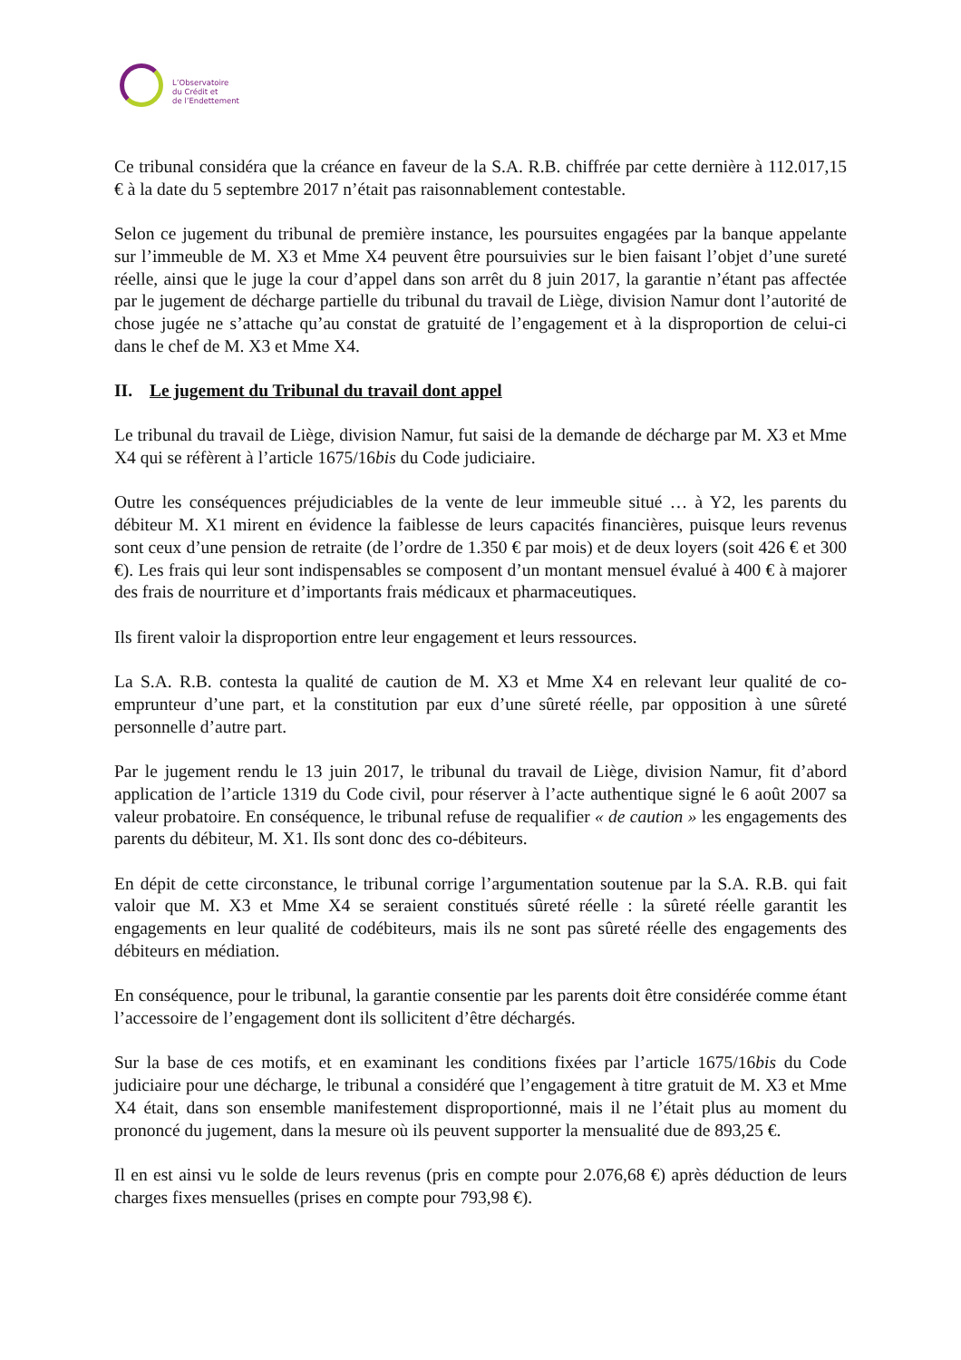L’Observatoire
du Crédit et
de l’Endettement
Ce tribunal considéra que la créance en faveur de la S.A. R.B. chiffrée par cette dernière à 112.017,15 € à la date du 5 septembre 2017 n’était pas raisonnablement contestable.
Selon ce jugement du tribunal de première instance, les poursuites engagées par la banque appelante sur l’immeuble de M. X3 et Mme X4 peuvent être poursuivies sur le bien faisant l’objet d’une sureté réelle, ainsi que le juge la cour d’appel dans son arrêt du 8 juin 2017, la garantie n’étant pas affectée par le jugement de décharge partielle du tribunal du travail de Liège, division Namur dont l’autorité de chose jugée ne s’attache qu’au constat de gratuité de l’engagement et à la disproportion de celui-ci dans le chef de M. X3 et Mme X4.
II. Le jugement du Tribunal du travail dont appel
Le tribunal du travail de Liège, division Namur, fut saisi de la demande de décharge par M. X3 et Mme X4 qui se réfèrent à l’article 1675/16bis du Code judiciaire.
Outre les conséquences préjudiciables de la vente de leur immeuble situé … à Y2, les parents du débiteur M. X1 mirent en évidence la faiblesse de leurs capacités financières, puisque leurs revenus sont ceux d’une pension de retraite (de l’ordre de 1.350 € par mois) et de deux loyers (soit 426 € et 300 €). Les frais qui leur sont indispensables se composent d’un montant mensuel évalué à 400 € à majorer des frais de nourriture et d’importants frais médicaux et pharmaceutiques.
Ils firent valoir la disproportion entre leur engagement et leurs ressources.
La S.A. R.B. contesta la qualité de caution de M. X3 et Mme X4 en relevant leur qualité de co-emprunteur d’une part, et la constitution par eux d’une sûreté réelle, par opposition à une sûreté personnelle d’autre part.
Par le jugement rendu le 13 juin 2017, le tribunal du travail de Liège, division Namur, fit d’abord application de l’article 1319 du Code civil, pour réserver à l’acte authentique signé le 6 août 2007 sa valeur probatoire. En conséquence, le tribunal refuse de requalifier « de caution » les engagements des parents du débiteur, M. X1. Ils sont donc des co-débiteurs.
En dépit de cette circonstance, le tribunal corrige l’argumentation soutenue par la S.A. R.B. qui fait valoir que M. X3 et Mme X4 se seraient constitués sûreté réelle : la sûreté réelle garantit les engagements en leur qualité de codébiteurs, mais ils ne sont pas sûreté réelle des engagements des débiteurs en médiation.
En conséquence, pour le tribunal, la garantie consentie par les parents doit être considérée comme étant l’accessoire de l’engagement dont ils sollicitent d’être déchargés.
Sur la base de ces motifs, et en examinant les conditions fixées par l’article 1675/16bis du Code judiciaire pour une décharge, le tribunal a considéré que l’engagement à titre gratuit de M. X3 et Mme X4 était, dans son ensemble manifestement disproportionné, mais il ne l’était plus au moment du prononcé du jugement, dans la mesure où ils peuvent supporter la mensualité due de 893,25 €.
Il en est ainsi vu le solde de leurs revenus (pris en compte pour 2.076,68 €) après déduction de leurs charges fixes mensuelles (prises en compte pour 793,98 €).